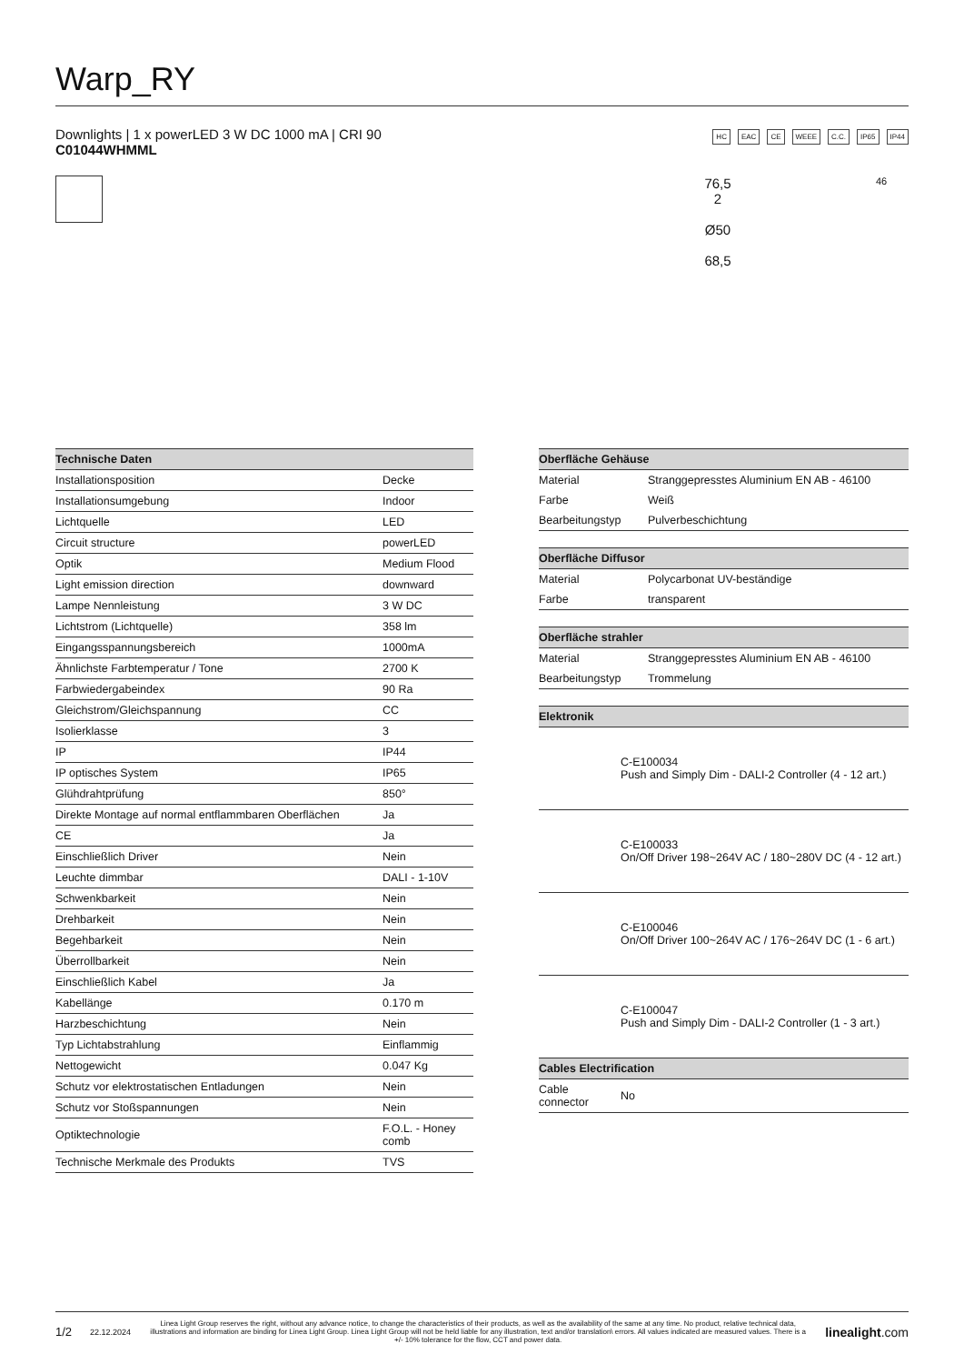Warp_RY
Downlights | 1 x powerLED 3 W DC 1000 mA | CRI 90
C01044WHMML
HC EAC CE WEEE C.C. IP65 IP44
76,5
2
Ø50
68,5
46
| Technische Daten | |
| --- | --- |
| Installationsposition | Decke |
| Installationsumgebung | Indoor |
| Lichtquelle | LED |
| Circuit structure | powerLED |
| Optik | Medium Flood |
| Light emission direction | downward |
| Lampe Nennleistung | 3 W DC |
| Lichtstrom (Lichtquelle) | 358 lm |
| Eingangsspannungsbereich | 1000mA |
| Ähnlichste Farbtemperatur / Tone | 2700 K |
| Farbwiedergabeindex | 90 Ra |
| Gleichstrom/Gleichspannung | CC |
| Isolierklasse | 3 |
| IP | IP44 |
| IP optisches System | IP65 |
| Glühdrahtprüfung | 850° |
| Direkte Montage auf normal entflammbaren Oberflächen | Ja |
| CE | Ja |
| Einschließlich Driver | Nein |
| Leuchte dimmbar | DALI - 1-10V |
| Schwenkbarkeit | Nein |
| Drehbarkeit | Nein |
| Begehbarkeit | Nein |
| Überrollbarkeit | Nein |
| Einschließlich Kabel | Ja |
| Kabellänge | 0.170 m |
| Harzbeschichtung | Nein |
| Typ Lichtabstrahlung | Einflammig |
| Nettogewicht | 0.047 Kg |
| Schutz vor elektrostatischen Entladungen | Nein |
| Schutz vor Stoßspannungen | Nein |
| Optiktechnologie | F.O.L. - Honey comb |
| Technische Merkmale des Produkts | TVS |
| Oberfläche Gehäuse | |
| --- | --- |
| Material | Stranggepresstes Aluminium EN AB - 46100 |
| Farbe | Weiß |
| Bearbeitungstyp | Pulverbeschichtung |
| Oberfläche Diffusor | |
| --- | --- |
| Material | Polycarbonat UV-beständige |
| Farbe | transparent |
| Oberfläche strahler | |
| --- | --- |
| Material | Stranggepresstes Aluminium EN AB - 46100 |
| Bearbeitungstyp | Trommelung |
| Elektronik | |
| --- | --- |
| | C-E100034 Push and Simply Dim - DALI-2 Controller (4 - 12 art.) |
| | C-E100033 On/Off Driver 198~264V AC / 180~280V DC (4 - 12 art.) |
| | C-E100046 On/Off Driver 100~264V AC / 176~264V DC (1 - 6 art.) |
| | C-E100047 Push and Simply Dim - DALI-2 Controller (1 - 3 art.) |
| Cables Electrification | |
| Cable connector | No |
1/2 22.12.2024 Linea Light Group reserves the right, without any advance notice, to change the characteristics of their products, as well as the availability of the same at any time. No product, relative technical data, illustrations and information are binding for Linea Light Group. Linea Light Group will not be held liable for any illustration, text and/or translation\ errors. All values indicated are measured values. There is a +/- 10% tolerance for the flow, CCT and power data. linealight.com